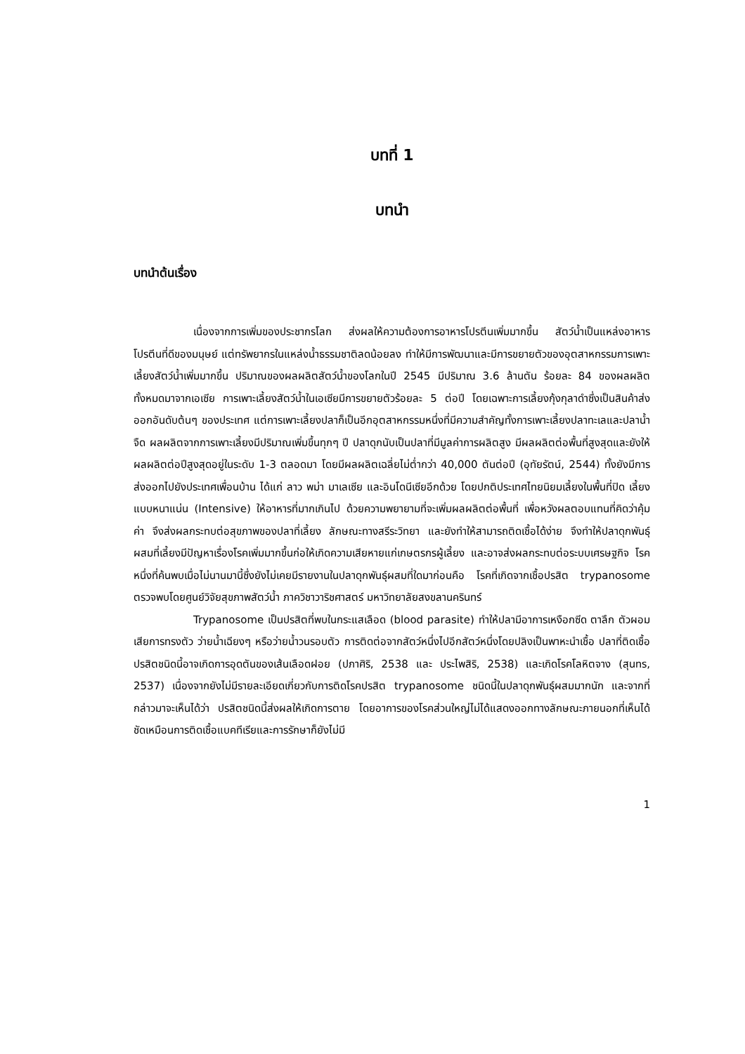บทที่ 1
บทนำ
บทนำต้นเรื่อง
เนื่องจากการเพิ่มของประชากรโลก ส่งผลให้ความต้องการอาหารโปรตีนเพิ่มมากขึ้น สัตว์น้ำเป็นแหล่งอาหารโปรตีนที่ดีของมนุษย์ แต่ทรัพยากรในแหล่งน้ำธรรมชาติลดน้อยลง ทำให้มีการพัฒนาและมีการขยายตัวของอุตสาหกรรมการเพาะเลี้ยงสัตว์น้ำเพิ่มมากขึ้น ปริมาณของผลผลิตสัตว์น้ำของโลกในปี 2545 มีปริมาณ 3.6 ล้านตัน ร้อยละ 84 ของผลผลิตทั้งหมดมาจากเอเซีย การเพาะเลี้ยงสัตว์น้ำในเอเซียมีการขยายตัวร้อยละ 5 ต่อปี โดยเฉพาะการเลี้ยงกุ้งกุลาดำซึ่งเป็นสินค้าส่งออกอันดับต้นๆ ของประเทศ แต่การเพาะเลี้ยงปลาก็เป็นอีกอุตสาหกรรมหนึ่งที่มีความสำคัญทั้งการเพาะเลี้ยงปลาทะเลและปลาน้ำจืด ผลผลิตจากการเพาะเลี้ยงมีปริมาณเพิ่มขึ้นทุกๆ ปี ปลาดุกนับเป็นปลาที่มีมูลค่าการผลิตสูง มีผลผลิตต่อพื้นที่สูงสุดและยังให้ผลผลิตต่อปีสูงสุดอยู่ในระดับ 1-3 ตลอดมา โดยมีผลผลิตเฉลี่ยไม่ต่ำกว่า 40,000 ตันต่อปี (อุทัยรัตน์, 2544) ทั้งยังมีการส่งออกไปยังประเทศเพื่อนบ้าน ได้แก่ ลาว พม่า มาเลเซีย และอินโดนีเซียอีกด้วย โดยปกติประเทศไทยนิยมเลี้ยงในพื้นที่ปิด เลี้ยงแบบหนาแน่น (Intensive) ให้อาหารที่มากเกินไป ด้วยความพยายามที่จะเพิ่มผลผลิตต่อพื้นที่ เพื่อหวังผลตอบแทนที่คิดว่าคุ้มค่า จึงส่งผลกระทบต่อสุขภาพของปลาที่เลี้ยง ลักษณะทางสรีระวิทยา และยังทำให้สามารถติดเชื้อได้ง่าย จึงทำให้ปลาดุกพันธุ์ผสมที่เลี้ยงมีปัญหาเรื่องโรคเพิ่มมากขึ้นก่อให้เกิดความเสียหายแก่เกษตรกรผู้เลี้ยง และอาจส่งผลกระทบต่อระบบเศรษฐกิจ โรคหนึ่งที่ค้นพบเมื่อไม่นานมานี้ซึ่งยังไม่เคยมีรายงานในปลาดุกพันธุ์ผสมที่ใดมาก่อนคือ โรคที่เกิดจากเชื้อปรสิต trypanosome ตรวจพบโดยศูนย์วิจัยสุขภาพสัตว์น้ำ ภาควิชาวาริชศาสตร์ มหาวิทยาลัยสงขลานครินทร์
Trypanosome เป็นปรสิตที่พบในกระแสเลือด (blood parasite) ทำให้ปลามีอาการเหงือกซีด ตาลึก ตัวผอม เสียการทรงตัว ว่ายน้ำเฉียงๆ หรือว่ายน้ำวนรอบตัว การติดต่อจากสัตว์หนึ่งไปอีกสัตว์หนึ่งโดยปลิงเป็นพาหะนำเชื้อ ปลาที่ติดเชื้อปรสิตชนิดนี้อาจเกิดการอุดตันของเส้นเลือดฝอย (ปภาศิริ, 2538 และ ประไพสิริ, 2538) และเกิดโรคโลหิตจาง (สุนทร, 2537) เนื่องจากยังไม่มีรายละเอียดเกี่ยวกับการติดโรคปรสิต trypanosome ชนิดนี้ในปลาดุกพันธุ์ผสมมากนัก และจากที่กล่าวมาจะเห็นได้ว่า ปรสิตชนิดนี้ส่งผลให้เกิดการตาย โดยอาการของโรคส่วนใหญ่ไม่ได้แสดงออกทางลักษณะภายนอกที่เห็นได้ชัดเหมือนการติดเชื้อแบคทีเรียและการรักษาก็ยังไม่มี
1